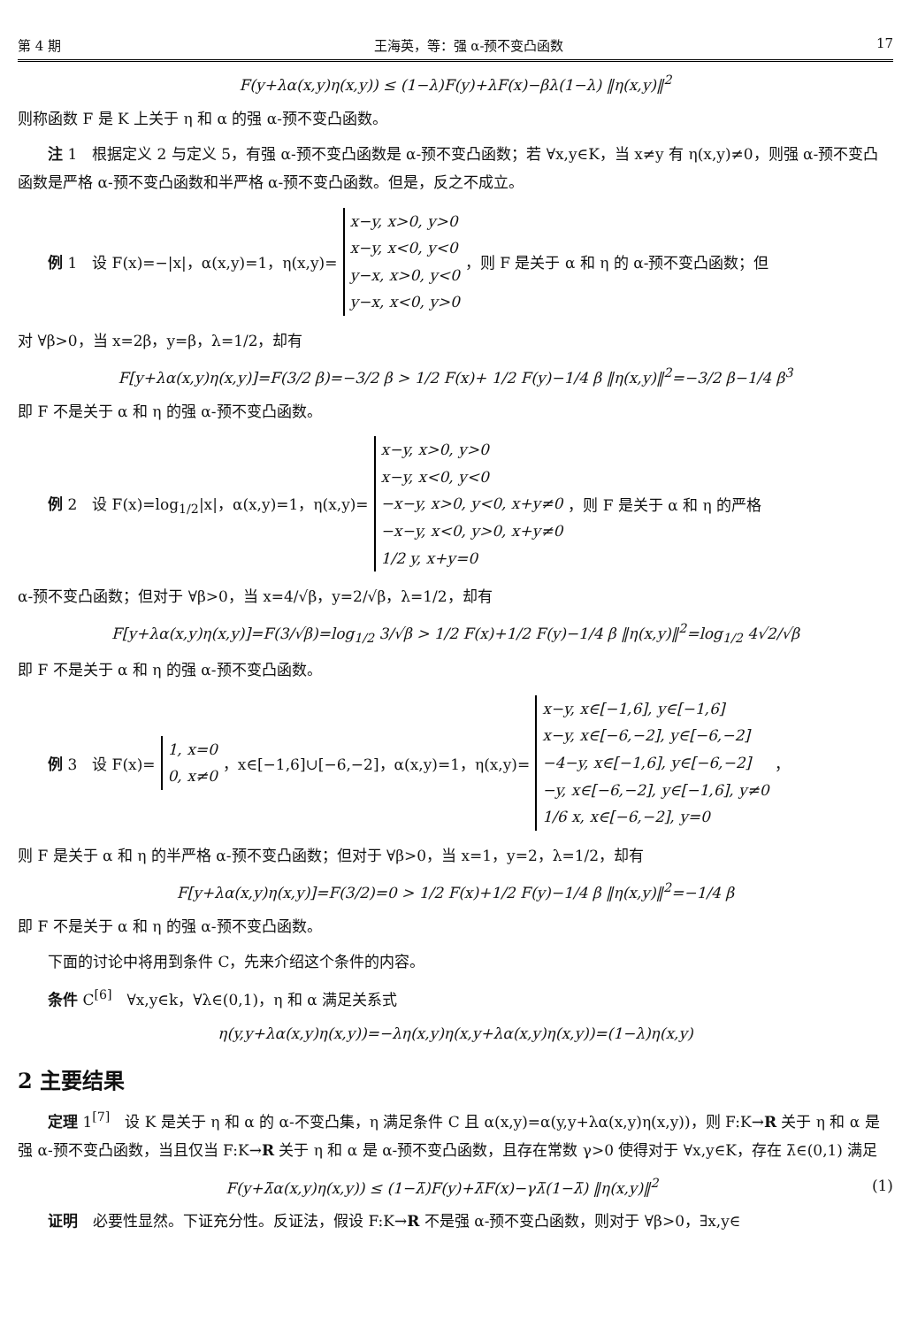第 4 期 王海英，等：强 α-预不变凸函数 17
F(y+λα(x,y)η(x,y)) ≤ (1−λ)F(y)+λF(x)−βλ(1−λ) ‖η(x,y)‖<sup>2</sup>
则称函数 F 是 K 上关于 η 和 α 的强 α-预不变凸函数。
注 1　根据定义 2 与定义 5，有强 α-预不变凸函数是 α-预不变凸函数；若 ∀x,y∈K，当 x≠y 有 η(x,y)≠0，则强 α-预不变凸函数是严格 α-预不变凸函数和半严格 α-预不变凸函数。但是，反之不成立。
例 1　设 F(x)=−|x|，α(x,y)=1，η(x,y)=
x−y, x>0, y>0
x−y, x<0, y<0
y−x, x>0, y<0
y−x, x<0, y>0
，则 F 是关于 α 和 η 的 α-预不变凸函数；但
对 ∀β>0，当 x=2β，y=β，λ=1/2，却有
F[y+λα(x,y)η(x,y)]=F(3/2 β)=−3/2 β > 1/2 F(x)+ 1/2 F(y)−1/4 β ‖η(x,y)‖<sup>2</sup>=−3/2 β−1/4 β<sup>3</sup>
即 F 不是关于 α 和 η 的强 α-预不变凸函数。
例 2　设 F(x)=log<sub>1/2</sub>|x|，α(x,y)=1，η(x,y)=
x−y, x>0, y>0
x−y, x<0, y<0
−x−y, x>0, y<0, x+y≠0
−x−y, x<0, y>0, x+y≠0
1/2 y, x+y=0
，则 F 是关于 α 和 η 的严格
α-预不变凸函数；但对于 ∀β>0，当 x=4/√β，y=2/√β，λ=1/2，却有
F[y+λα(x,y)η(x,y)]=F(3/√β)=log<sub>1/2</sub> 3/√β > 1/2 F(x)+1/2 F(y)−1/4 β ‖η(x,y)‖<sup>2</sup>=log<sub>1/2</sub> 4√2/√β
即 F 不是关于 α 和 η 的强 α-预不变凸函数。
例 3　设 F(x)=
1, x=0
0, x≠0
，x∈[−1,6]∪[−6,−2]，α(x,y)=1，η(x,y)=
x−y, x∈[−1,6], y∈[−1,6]
x−y, x∈[−6,−2], y∈[−6,−2]
−4−y, x∈[−1,6], y∈[−6,−2]
−y, x∈[−6,−2], y∈[−1,6], y≠0
1/6 x, x∈[−6,−2], y=0
，
则 F 是关于 α 和 η 的半严格 α-预不变凸函数；但对于 ∀β>0，当 x=1，y=2，λ=1/2，却有
F[y+λα(x,y)η(x,y)]=F(3/2)=0 > 1/2 F(x)+1/2 F(y)−1/4 β ‖η(x,y)‖<sup>2</sup>=−1/4 β
即 F 不是关于 α 和 η 的强 α-预不变凸函数。
下面的讨论中将用到条件 C，先来介绍这个条件的内容。
条件 C<sup>[6]</sup>　∀x,y∈k，∀λ∈(0,1)，η 和 α 满足关系式
η(y,y+λα(x,y)η(x,y))=−λη(x,y)η(x,y+λα(x,y)η(x,y))=(1−λ)η(x,y)
2 主要结果
定理 1<sup>[7]</sup>　设 K 是关于 η 和 α 的 α-不变凸集，η 满足条件 C 且 α(x,y)=α(y,y+λα(x,y)η(x,y))，则 F:K→R 关于 η 和 α 是强 α-预不变凸函数，当且仅当 F:K→R 关于 η 和 α 是 α-预不变凸函数，且存在常数 γ>0 使得对于 ∀x,y∈K，存在 λ̄∈(0,1) 满足
F(y+λ̄α(x,y)η(x,y)) ≤ (1−λ̄)F(y)+λ̄F(x)−γλ̄(1−λ̄) ‖η(x,y)‖<sup>2</sup>
(1)
证明　必要性显然。下证充分性。反证法，假设 F:K→R 不是强 α-预不变凸函数，则对于 ∀β>0，∃x,y∈